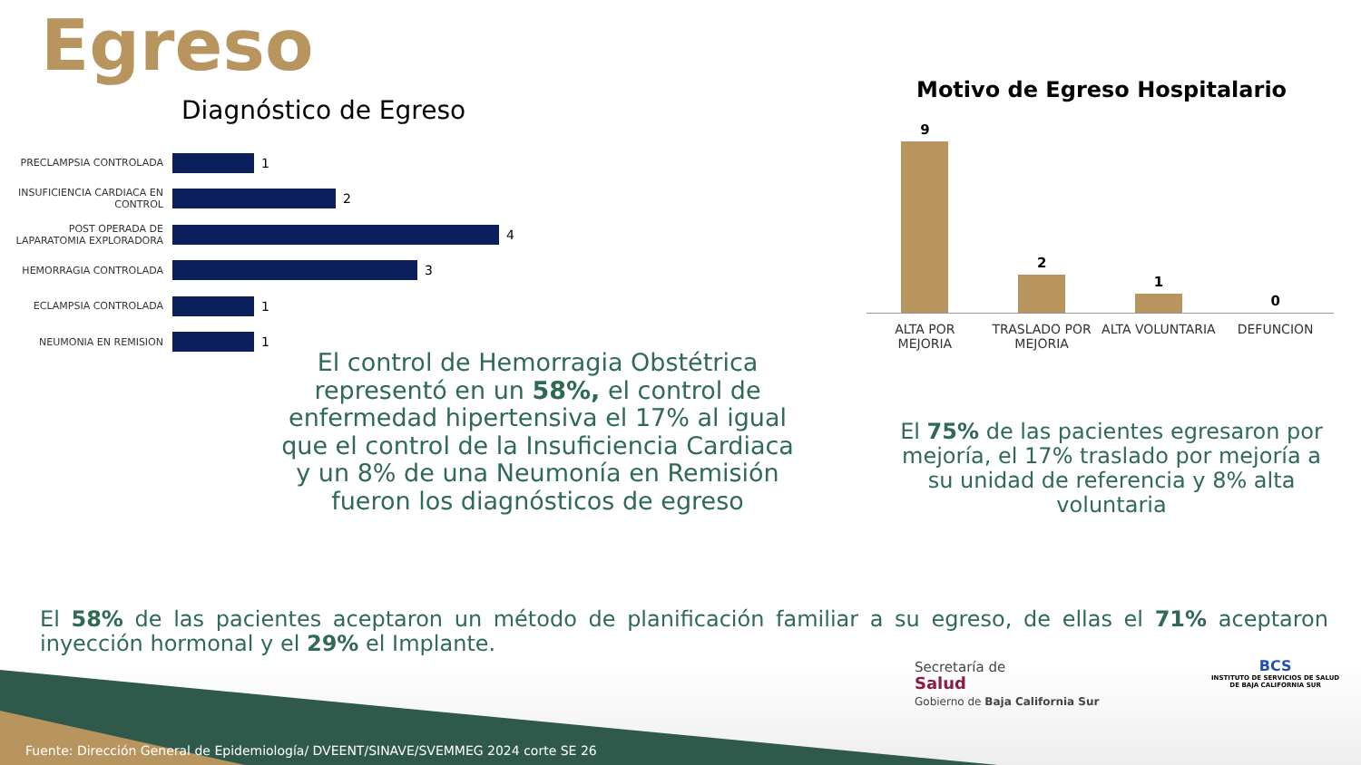Egreso
Diagnóstico de Egreso
PRECLAMPSIA CONTROLADA
1
INSUFICIENCIA CARDIACA EN CONTROL
2
POST OPERADA DE LAPARATOMIA EXPLORADORA
4
HEMORRAGIA CONTROLADA
3
ECLAMPSIA CONTROLADA
1
NEUMONIA EN REMISION
1
Motivo de Egreso Hospitalario
9
2
1
0
ALTA POR MEJORIA TRASLADO POR MEJORIA ALTA VOLUNTARIA DEFUNCION
El control de Hemorragia Obstétrica representó en un 58%, el control de enfermedad hipertensiva el 17% al igual que el control de la Insuficiencia Cardiaca y un 8% de una Neumonía en Remisión fueron los diagnósticos de egreso
El 75% de las pacientes egresaron por mejoría, el 17% traslado por mejoría a su unidad de referencia y 8% alta voluntaria
El 58% de las pacientes aceptaron un método de planificación familiar a su egreso, de ellas el 71% aceptaron inyección hormonal y el 29% el Implante.
Secretaría de
Salud
Gobierno de Baja California Sur
BCS
INSTITUTO DE SERVICIOS DE SALUD
DE BAJA CALIFORNIA SUR
Fuente: Dirección General de Epidemiología/ DVEENT/SINAVE/SVEMMEG 2024 corte SE 26